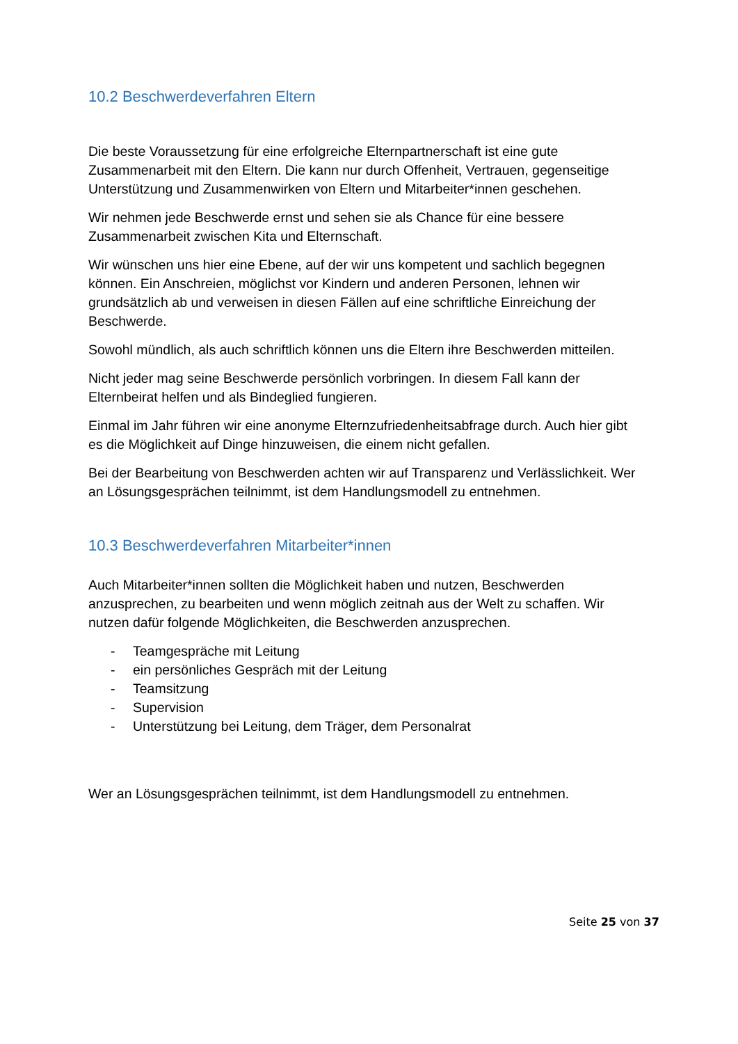10.2 Beschwerdeverfahren Eltern
Die beste Voraussetzung für eine erfolgreiche Elternpartnerschaft ist eine gute Zusammenarbeit mit den Eltern. Die kann nur durch Offenheit, Vertrauen, gegenseitige Unterstützung und Zusammenwirken von Eltern und Mitarbeiter*innen geschehen.
Wir nehmen jede Beschwerde ernst und sehen sie als Chance für eine bessere Zusammenarbeit zwischen Kita und Elternschaft.
Wir wünschen uns hier eine Ebene, auf der wir uns kompetent und sachlich begegnen können. Ein Anschreien, möglichst vor Kindern und anderen Personen, lehnen wir grundsätzlich ab und verweisen in diesen Fällen auf eine schriftliche Einreichung der Beschwerde.
Sowohl mündlich, als auch schriftlich können uns die Eltern ihre Beschwerden mitteilen.
Nicht jeder mag seine Beschwerde persönlich vorbringen. In diesem Fall kann der Elternbeirat helfen und als Bindeglied fungieren.
Einmal im Jahr führen wir eine anonyme Elternzufriedenheitsabfrage durch. Auch hier gibt es die Möglichkeit auf Dinge hinzuweisen, die einem nicht gefallen.
Bei der Bearbeitung von Beschwerden achten wir auf Transparenz und Verlässlichkeit. Wer an Lösungsgesprächen teilnimmt, ist dem Handlungsmodell zu entnehmen.
10.3 Beschwerdeverfahren Mitarbeiter*innen
Auch Mitarbeiter*innen sollten die Möglichkeit haben und nutzen, Beschwerden anzusprechen, zu bearbeiten und wenn möglich zeitnah aus der Welt zu schaffen. Wir nutzen dafür folgende Möglichkeiten, die Beschwerden anzusprechen.
- Teamgespräche mit Leitung
- ein persönliches Gespräch mit der Leitung
- Teamsitzung
- Supervision
- Unterstützung bei Leitung, dem Träger, dem Personalrat
Wer an Lösungsgesprächen teilnimmt, ist dem Handlungsmodell zu entnehmen.
Seite 25 von 37